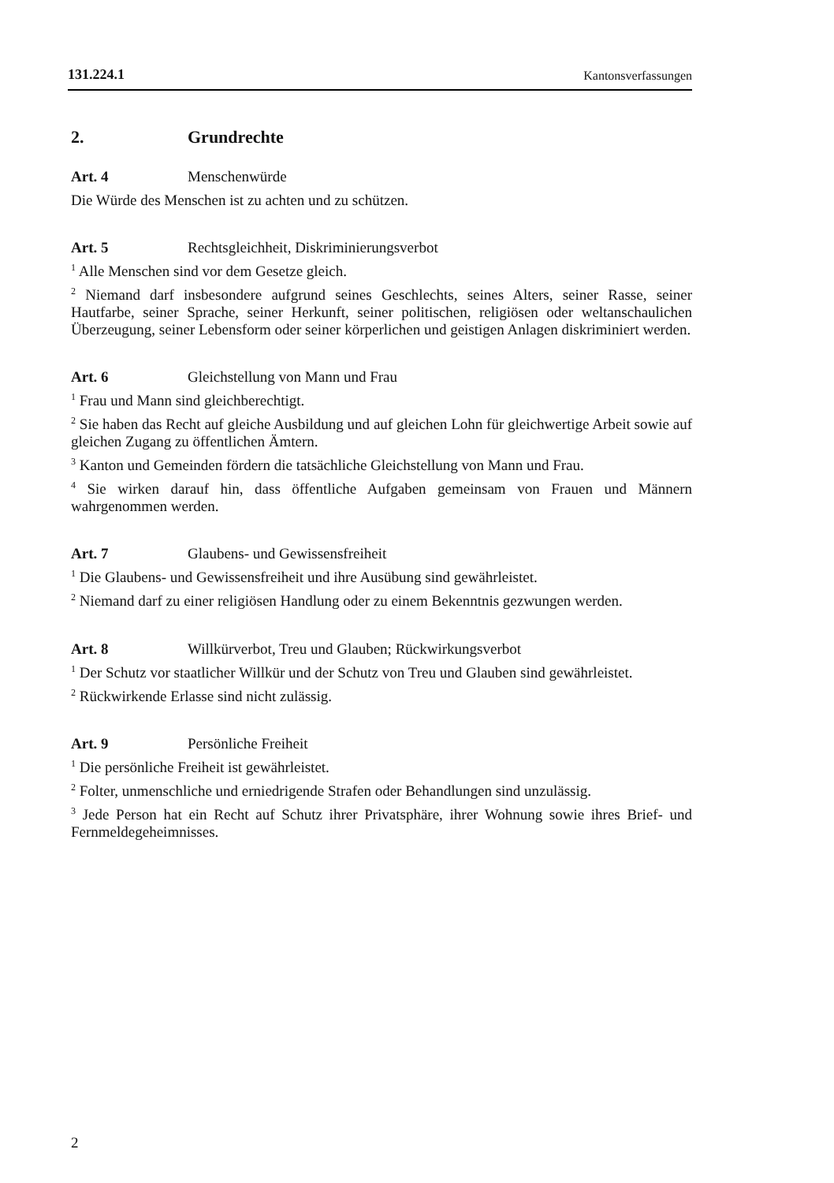131.224.1 Kantonsverfassungen
2. Grundrechte
Art. 4 Menschenwürde
Die Würde des Menschen ist zu achten und zu schützen.
Art. 5 Rechtsgleichheit, Diskriminierungsverbot
<sup>1</sup> Alle Menschen sind vor dem Gesetze gleich.
<sup>2</sup> Niemand darf insbesondere aufgrund seines Geschlechts, seines Alters, seiner Rasse, seiner Hautfarbe, seiner Sprache, seiner Herkunft, seiner politischen, religiösen oder weltanschaulichen Überzeugung, seiner Lebensform oder seiner körperlichen und geistigen Anlagen diskriminiert werden.
Art. 6 Gleichstellung von Mann und Frau
<sup>1</sup> Frau und Mann sind gleichberechtigt.
<sup>2</sup> Sie haben das Recht auf gleiche Ausbildung und auf gleichen Lohn für gleichwertige Arbeit sowie auf gleichen Zugang zu öffentlichen Ämtern.
<sup>3</sup> Kanton und Gemeinden fördern die tatsächliche Gleichstellung von Mann und Frau.
<sup>4</sup> Sie wirken darauf hin, dass öffentliche Aufgaben gemeinsam von Frauen und Männern wahrgenommen werden.
Art. 7 Glaubens- und Gewissensfreiheit
<sup>1</sup> Die Glaubens- und Gewissensfreiheit und ihre Ausübung sind gewährleistet.
<sup>2</sup> Niemand darf zu einer religiösen Handlung oder zu einem Bekenntnis gezwungen werden.
Art. 8 Willkürverbot, Treu und Glauben; Rückwirkungsverbot
<sup>1</sup> Der Schutz vor staatlicher Willkür und der Schutz von Treu und Glauben sind gewährleistet.
<sup>2</sup> Rückwirkende Erlasse sind nicht zulässig.
Art. 9 Persönliche Freiheit
<sup>1</sup> Die persönliche Freiheit ist gewährleistet.
<sup>2</sup> Folter, unmenschliche und erniedrigende Strafen oder Behandlungen sind unzulässig.
<sup>3</sup> Jede Person hat ein Recht auf Schutz ihrer Privatsphäre, ihrer Wohnung sowie ihres Brief- und Fernmeldegeheimnisses.
2